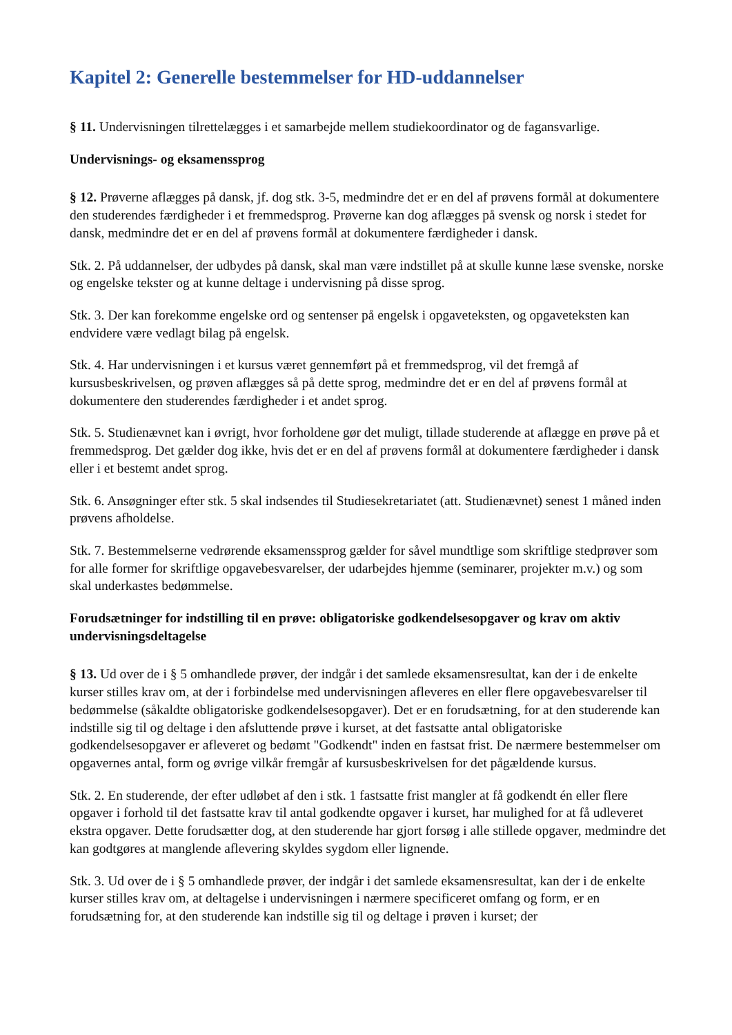Kapitel 2: Generelle bestemmelser for HD-uddannelser
§ 11. Undervisningen tilrettelægges i et samarbejde mellem studiekoordinator og de fagansvarlige.
Undervisnings- og eksamenssprog
§ 12. Prøverne aflægges på dansk, jf. dog stk. 3-5, medmindre det er en del af prøvens formål at dokumentere den studerendes færdigheder i et fremmedsprog. Prøverne kan dog aflægges på svensk og norsk i stedet for dansk, medmindre det er en del af prøvens formål at dokumentere færdigheder i dansk.
Stk. 2. På uddannelser, der udbydes på dansk, skal man være indstillet på at skulle kunne læse svenske, norske og engelske tekster og at kunne deltage i undervisning på disse sprog.
Stk. 3. Der kan forekomme engelske ord og sentenser på engelsk i opgaveteksten, og opgaveteksten kan endvidere være vedlagt bilag på engelsk.
Stk. 4. Har undervisningen i et kursus været gennemført på et fremmedsprog, vil det fremgå af kursusbeskrivelsen, og prøven aflægges så på dette sprog, medmindre det er en del af prøvens formål at dokumentere den studerendes færdigheder i et andet sprog.
Stk. 5. Studienævnet kan i øvrigt, hvor forholdene gør det muligt, tillade studerende at aflægge en prøve på et fremmedsprog. Det gælder dog ikke, hvis det er en del af prøvens formål at dokumentere færdigheder i dansk eller i et bestemt andet sprog.
Stk. 6. Ansøgninger efter stk. 5 skal indsendes til Studiesekretariatet (att. Studienævnet) senest 1 måned inden prøvens afholdelse.
Stk. 7. Bestemmelserne vedrørende eksamenssprog gælder for såvel mundtlige som skriftlige stedprøver som for alle former for skriftlige opgavebesvarelser, der udarbejdes hjemme (seminarer, projekter m.v.) og som skal underkastes bedømmelse.
Forudsætninger for indstilling til en prøve: obligatoriske godkendelsesopgaver og krav om aktiv undervisningsdeltagelse
§ 13. Ud over de i § 5 omhandlede prøver, der indgår i det samlede eksamensresultat, kan der i de enkelte kurser stilles krav om, at der i forbindelse med undervisningen afleveres en eller flere opgavebesvarelser til bedømmelse (såkaldte obligatoriske godkendelsesopgaver). Det er en forudsætning, for at den studerende kan indstille sig til og deltage i den afsluttende prøve i kurset, at det fastsatte antal obligatoriske godkendelsesopgaver er afleveret og bedømt "Godkendt" inden en fastsat frist. De nærmere bestemmelser om opgavernes antal, form og øvrige vilkår fremgår af kursusbeskrivelsen for det pågældende kursus.
Stk. 2. En studerende, der efter udløbet af den i stk. 1 fastsatte frist mangler at få godkendt én eller flere opgaver i forhold til det fastsatte krav til antal godkendte opgaver i kurset, har mulighed for at få udleveret ekstra opgaver. Dette forudsætter dog, at den studerende har gjort forsøg i alle stillede opgaver, medmindre det kan godtgøres at manglende aflevering skyldes sygdom eller lignende.
Stk. 3. Ud over de i § 5 omhandlede prøver, der indgår i det samlede eksamensresultat, kan der i de enkelte kurser stilles krav om, at deltagelse i undervisningen i nærmere specificeret omfang og form, er en forudsætning for, at den studerende kan indstille sig til og deltage i prøven i kurset; der